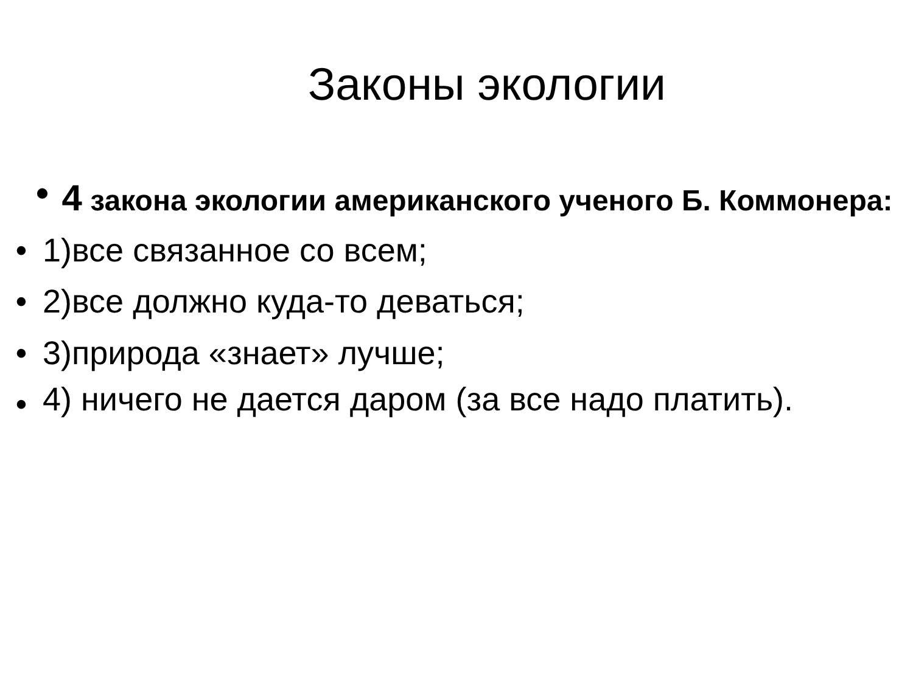Законы экологии
•
4 закона экологии американского ученого Б. Коммонера:
• 1)все связанное со всем;
• 2)все должно куда-то деваться;
• 3)природа «знает» лучше;
• 4) ничего не дается даром (за все надо платить).